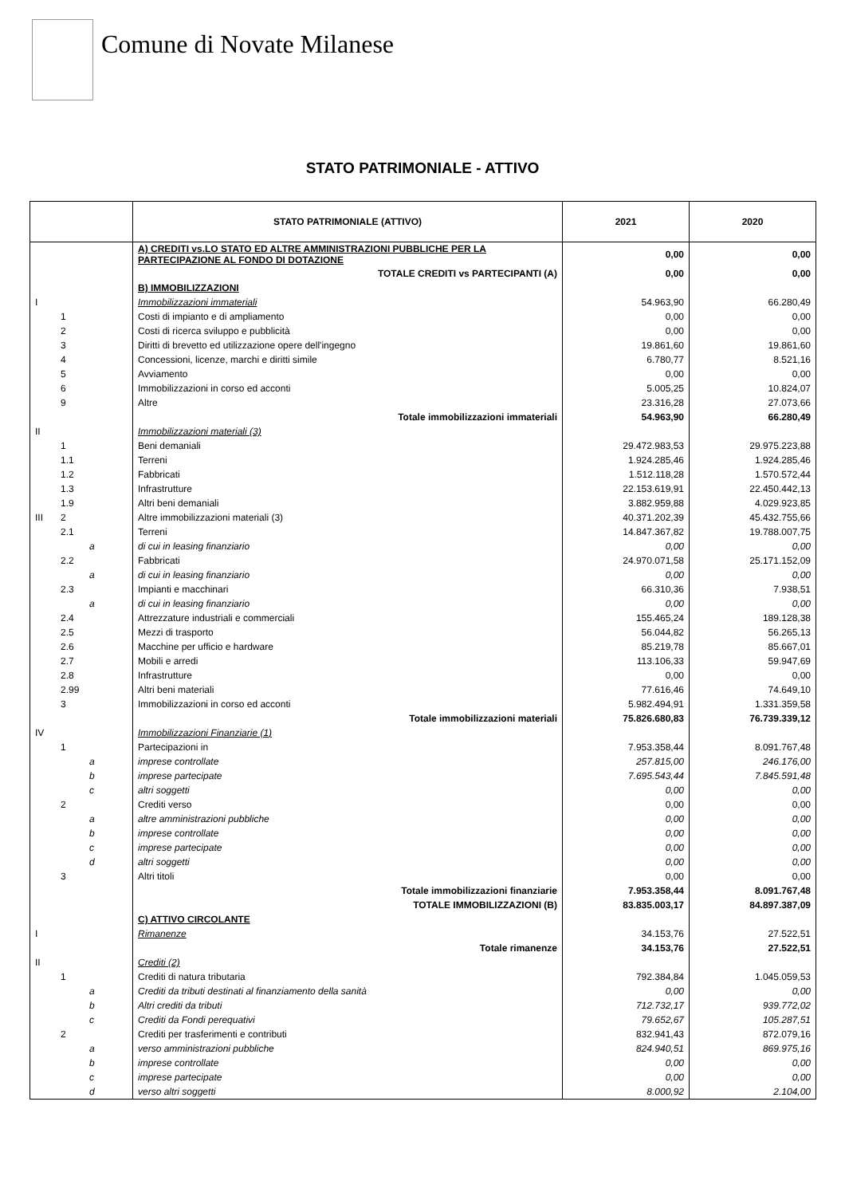Comune di Novate Milanese
STATO PATRIMONIALE - ATTIVO
| | | | STATO PATRIMONIALE (ATTIVO) | 2021 | 2020 |
| --- | --- | --- | --- | --- | --- |
| | | | A) CREDITI vs.LO STATO ED ALTRE AMMINISTRAZIONI PUBBLICHE PER LA PARTECIPAZIONE AL FONDO DI DOTAZIONE | 0,00 | 0,00 |
| | | | TOTALE CREDITI vs PARTECIPANTI (A) | 0,00 | 0,00 |
| | | | B) IMMOBILIZZAZIONI | | |
| I | | | Immobilizzazioni immateriali | 54.963,90 | 66.280,49 |
| | 1 | | Costi di impianto e di ampliamento | 0,00 | 0,00 |
| | 2 | | Costi di ricerca sviluppo e pubblicità | 0,00 | 0,00 |
| | 3 | | Diritti di brevetto ed utilizzazione opere dell'ingegno | 19.861,60 | 19.861,60 |
| | 4 | | Concessioni, licenze, marchi e diritti simile | 6.780,77 | 8.521,16 |
| | 5 | | Avviamento | 0,00 | 0,00 |
| | 6 | | Immobilizzazioni in corso ed acconti | 5.005,25 | 10.824,07 |
| | 9 | | Altre | 23.316,28 | 27.073,66 |
| | | | Totale immobilizzazioni immateriali | 54.963,90 | 66.280,49 |
| II | | | Immobilizzazioni materiali (3) | | |
| | 1 | | Beni demaniali | 29.472.983,53 | 29.975.223,88 |
| | 1.1 | | Terreni | 1.924.285,46 | 1.924.285,46 |
| | 1.2 | | Fabbricati | 1.512.118,28 | 1.570.572,44 |
| | 1.3 | | Infrastrutture | 22.153.619,91 | 22.450.442,13 |
| | 1.9 | | Altri beni demaniali | 3.882.959,88 | 4.029.923,85 |
| III | 2 | | Altre immobilizzazioni materiali (3) | 40.371.202,39 | 45.432.755,66 |
| | 2.1 | | Terreni | 14.847.367,82 | 19.788.007,75 |
| | | a | di cui in leasing finanziario | 0,00 | 0,00 |
| | 2.2 | | Fabbricati | 24.970.071,58 | 25.171.152,09 |
| | | a | di cui in leasing finanziario | 0,00 | 0,00 |
| | 2.3 | | Impianti e macchinari | 66.310,36 | 7.938,51 |
| | | a | di cui in leasing finanziario | 0,00 | 0,00 |
| | 2.4 | | Attrezzature industriali e commerciali | 155.465,24 | 189.128,38 |
| | 2.5 | | Mezzi di trasporto | 56.044,82 | 56.265,13 |
| | 2.6 | | Macchine per ufficio e hardware | 85.219,78 | 85.667,01 |
| | 2.7 | | Mobili e arredi | 113.106,33 | 59.947,69 |
| | 2.8 | | Infrastrutture | 0,00 | 0,00 |
| | 2.99 | | Altri beni materiali | 77.616,46 | 74.649,10 |
| | 3 | | Immobilizzazioni in corso ed acconti | 5.982.494,91 | 1.331.359,58 |
| | | | Totale immobilizzazioni materiali | 75.826.680,83 | 76.739.339,12 |
| IV | | | Immobilizzazioni Finanziarie (1) | | |
| | 1 | | Partecipazioni in | 7.953.358,44 | 8.091.767,48 |
| | | a | imprese controllate | 257.815,00 | 246.176,00 |
| | | b | imprese partecipate | 7.695.543,44 | 7.845.591,48 |
| | | c | altri soggetti | 0,00 | 0,00 |
| | 2 | | Crediti verso | 0,00 | 0,00 |
| | | a | altre amministrazioni pubbliche | 0,00 | 0,00 |
| | | b | imprese controllate | 0,00 | 0,00 |
| | | c | imprese partecipate | 0,00 | 0,00 |
| | | d | altri soggetti | 0,00 | 0,00 |
| | 3 | | Altri titoli | 0,00 | 0,00 |
| | | | Totale immobilizzazioni finanziarie | 7.953.358,44 | 8.091.767,48 |
| | | | TOTALE IMMOBILIZZAZIONI (B) | 83.835.003,17 | 84.897.387,09 |
| | | | C) ATTIVO CIRCOLANTE | | |
| I | | | Rimanenze | 34.153,76 | 27.522,51 |
| | | | Totale rimanenze | 34.153,76 | 27.522,51 |
| II | | | Crediti (2) | | |
| | 1 | | Crediti di natura tributaria | 792.384,84 | 1.045.059,53 |
| | | a | Crediti da tributi destinati al finanziamento della sanità | 0,00 | 0,00 |
| | | b | Altri crediti da tributi | 712.732,17 | 939.772,02 |
| | | c | Crediti da Fondi perequativi | 79.652,67 | 105.287,51 |
| | 2 | | Crediti per trasferimenti e contributi | 832.941,43 | 872.079,16 |
| | | a | verso amministrazioni pubbliche | 824.940,51 | 869.975,16 |
| | | b | imprese controllate | 0,00 | 0,00 |
| | | c | imprese partecipate | 0,00 | 0,00 |
| | | d | verso altri soggetti | 8.000,92 | 2.104,00 |